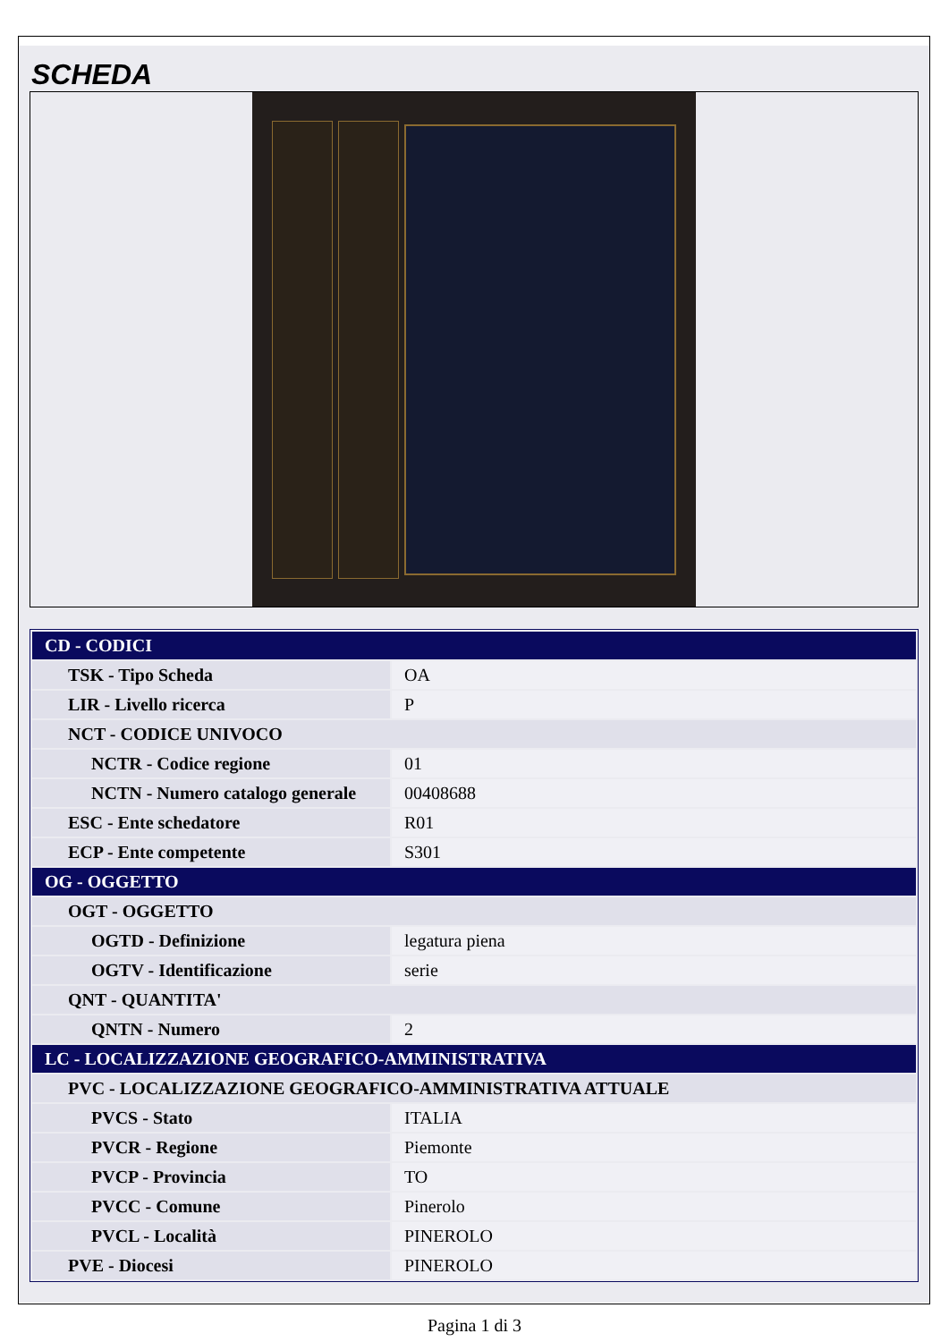SCHEDA
| CD - CODICI | |
| TSK - Tipo Scheda | OA |
| LIR - Livello ricerca | P |
| NCT - CODICE UNIVOCO | |
| NCTR - Codice regione | 01 |
| NCTN - Numero catalogo generale | 00408688 |
| ESC - Ente schedatore | R01 |
| ECP - Ente competente | S301 |
| OG - OGGETTO | |
| OGT - OGGETTO | |
| OGTD - Definizione | legatura piena |
| OGTV - Identificazione | serie |
| QNT - QUANTITA' | |
| QNTN - Numero | 2 |
| LC - LOCALIZZAZIONE GEOGRAFICO-AMMINISTRATIVA | |
| PVC - LOCALIZZAZIONE GEOGRAFICO-AMMINISTRATIVA ATTUALE | |
| PVCS - Stato | ITALIA |
| PVCR - Regione | Piemonte |
| PVCP - Provincia | TO |
| PVCC - Comune | Pinerolo |
| PVCL - Località | PINEROLO |
| PVE - Diocesi | PINEROLO |
Pagina 1 di 3